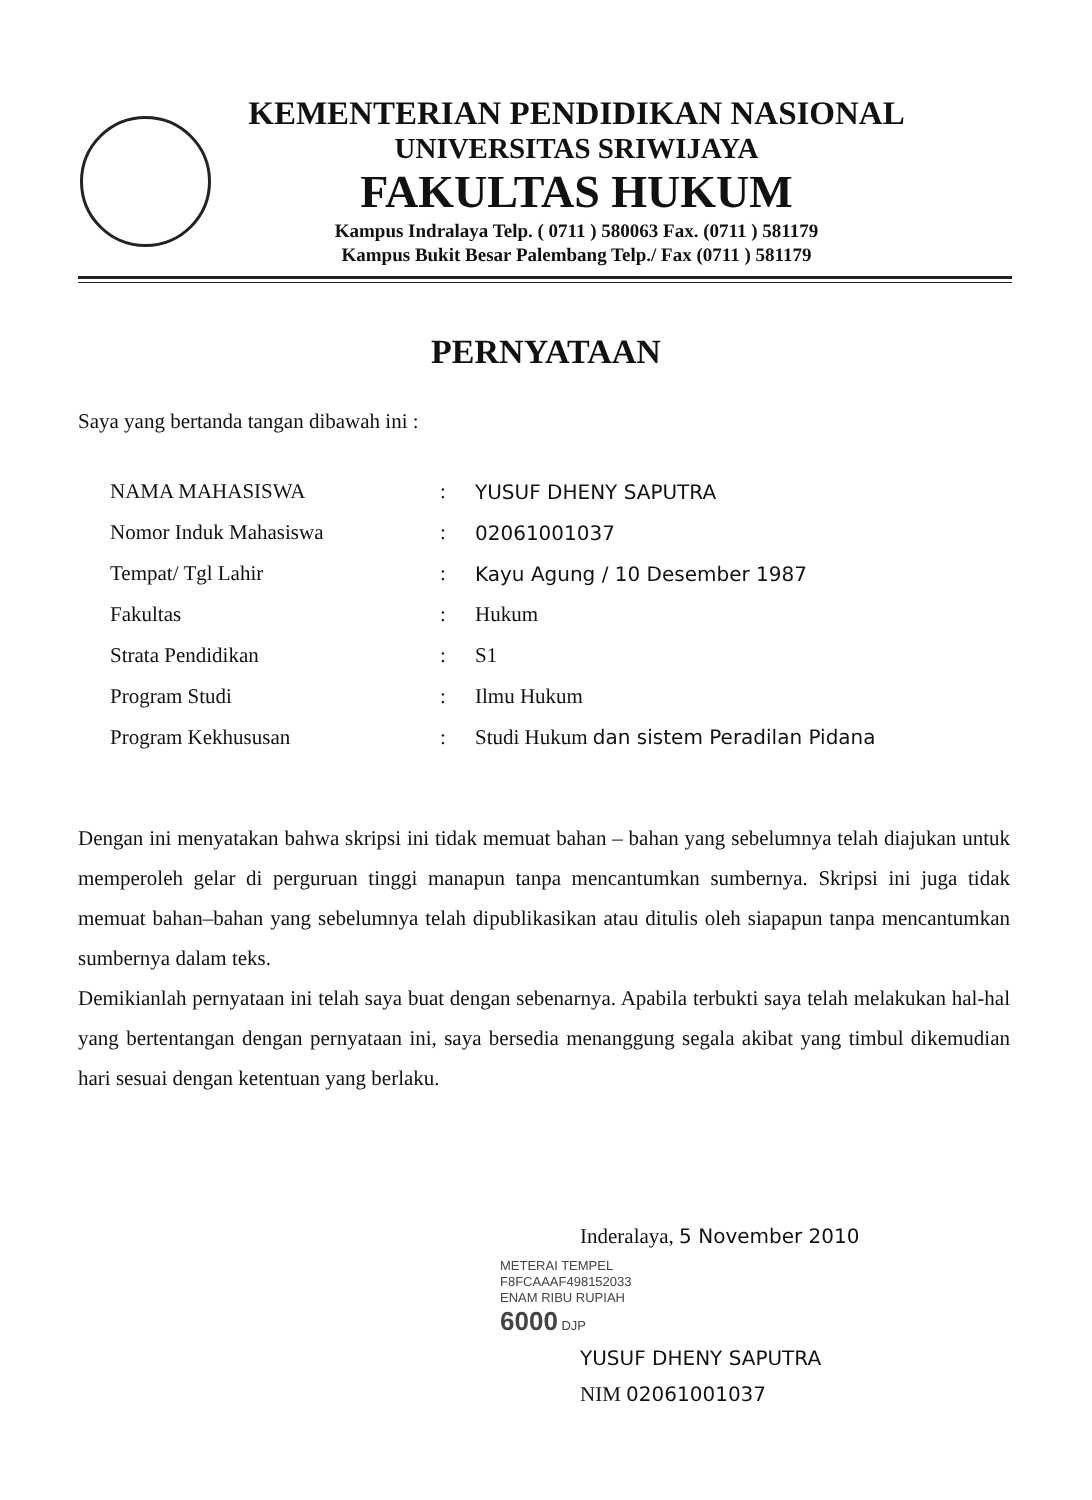KEMENTERIAN PENDIDIKAN NASIONAL
UNIVERSITAS SRIWIJAYA
FAKULTAS HUKUM
Kampus Indralaya Telp. ( 0711 ) 580063 Fax. (0711 ) 581179
Kampus Bukit Besar Palembang Telp./ Fax (0711 ) 581179
PERNYATAAN
Saya yang bertanda tangan dibawah ini :
| NAMA MAHASISWA | : | YUSUF DHENY SAPUTRA |
| Nomor Induk Mahasiswa | : | 02061001037 |
| Tempat/ Tgl Lahir | : | Kayu Agung / 10 Desember 1987 |
| Fakultas | : | Hukum |
| Strata Pendidikan | : | S1 |
| Program Studi | : | Ilmu Hukum |
| Program Kekhususan | : | Studi Hukum dan sistem Peradilan Pidana |
Dengan ini menyatakan bahwa skripsi ini tidak memuat bahan – bahan yang sebelumnya telah diajukan untuk memperoleh gelar di perguruan tinggi manapun tanpa mencantumkan sumbernya. Skripsi ini juga tidak memuat bahan–bahan yang sebelumnya telah dipublikasikan atau ditulis oleh siapapun tanpa mencantumkan sumbernya dalam teks.
Demikianlah pernyataan ini telah saya buat dengan sebenarnya. Apabila terbukti saya telah melakukan hal-hal yang bertentangan dengan pernyataan ini, saya bersedia menanggung segala akibat yang timbul dikemudian hari sesuai dengan ketentuan yang berlaku.
Inderalaya, 5 November 2010
METERAI TEMPEL
F8FCAAAF498152033
ENAM RIBU RUPIAH
6000 DJP
YUSUF DHENY SAPUTRA
NIM 02061001037